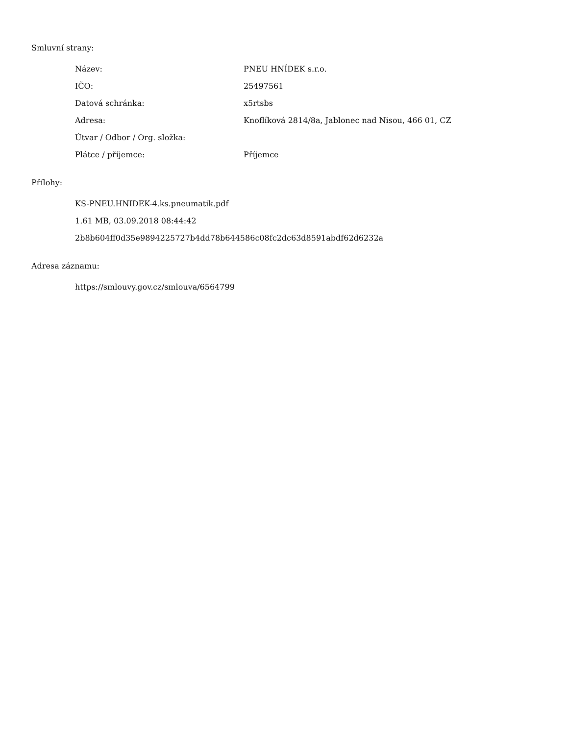Smluvní strany:
| Název: | PNEU HNÍDEK s.r.o. |
| IČO: | 25497561 |
| Datová schránka: | x5rtsbs |
| Adresa: | Knoflíková 2814/8a, Jablonec nad Nisou, 466 01, CZ |
| Útvar / Odbor / Org. složka: | |
| Plátce / příjemce: | Příjemce |
Přílohy:
KS-PNEU.HNIDEK-4.ks.pneumatik.pdf
1.61 MB, 03.09.2018 08:44:42
2b8b604ff0d35e9894225727b4dd78b644586c08fc2dc63d8591abdf62d6232a
Adresa záznamu:
https://smlouvy.gov.cz/smlouva/6564799